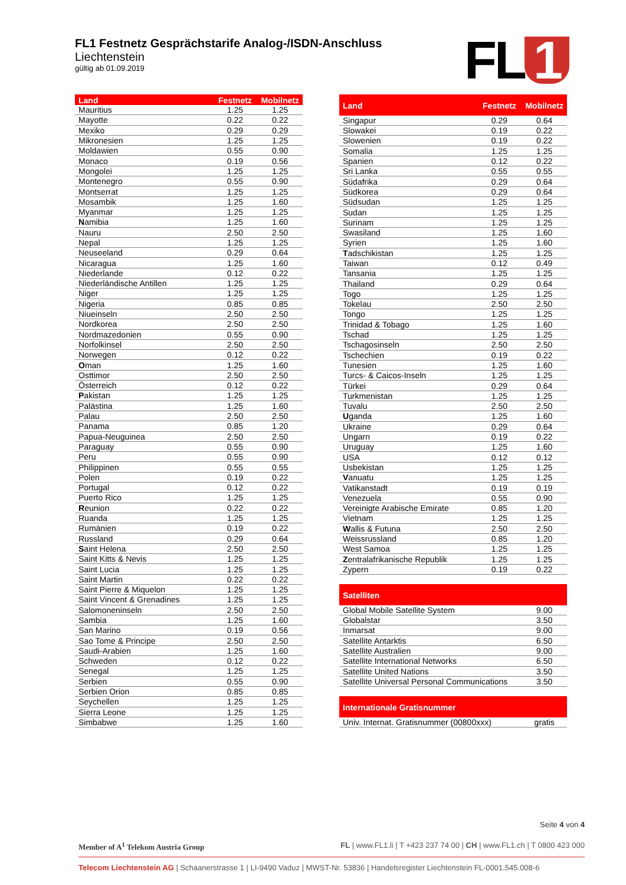FL1 Festnetz Gesprächstarife Analog-/ISDN-Anschluss
Liechtenstein
gültig ab 01.09.2019
FL 1
| Land | Festnetz | Mobilnetz |
| --- | --- | --- |
| Mauritius | 1.25 | 1.25 |
| Mayotte | 0.22 | 0.22 |
| Mexiko | 0.29 | 0.29 |
| Mikronesien | 1.25 | 1.25 |
| Moldawien | 0.55 | 0.90 |
| Monaco | 0.19 | 0.56 |
| Mongolei | 1.25 | 1.25 |
| Montenegro | 0.55 | 0.90 |
| Montserrat | 1.25 | 1.25 |
| Mosambik | 1.25 | 1.60 |
| Myanmar | 1.25 | 1.25 |
| N amibia | 1.25 | 1.60 |
| Nauru | 2.50 | 2.50 |
| Nepal | 1.25 | 1.25 |
| Neuseeland | 0.29 | 0.64 |
| Nicaragua | 1.25 | 1.60 |
| Niederlande | 0.12 | 0.22 |
| Niederländische Antillen | 1.25 | 1.25 |
| Niger | 1.25 | 1.25 |
| Nigeria | 0.85 | 0.85 |
| Niueinseln | 2.50 | 2.50 |
| Nordkorea | 2.50 | 2.50 |
| Nordmazedonien | 0.55 | 0.90 |
| Norfolkinsel | 2.50 | 2.50 |
| Norwegen | 0.12 | 0.22 |
| O man | 1.25 | 1.60 |
| Osttimor | 2.50 | 2.50 |
| Österreich | 0.12 | 0.22 |
| P akistan | 1.25 | 1.25 |
| Palästina | 1.25 | 1.60 |
| Palau | 2.50 | 2.50 |
| Panama | 0.85 | 1.20 |
| Papua-Neuguinea | 2.50 | 2.50 |
| Paraguay | 0.55 | 0.90 |
| Peru | 0.55 | 0.90 |
| Philippinen | 0.55 | 0.55 |
| Polen | 0.19 | 0.22 |
| Portugal | 0.12 | 0.22 |
| Puerto Rico | 1.25 | 1.25 |
| R eunion | 0.22 | 0.22 |
| Ruanda | 1.25 | 1.25 |
| Rumänien | 0.19 | 0.22 |
| Russland | 0.29 | 0.64 |
| S aint Helena | 2.50 | 2.50 |
| Saint Kitts & Nevis | 1.25 | 1.25 |
| Saint Lucia | 1.25 | 1.25 |
| Saint Martin | 0.22 | 0.22 |
| Saint Pierre & Miquelon | 1.25 | 1.25 |
| Saint Vincent & Grenadines | 1.25 | 1.25 |
| Salomoneninseln | 2.50 | 2.50 |
| Sambia | 1.25 | 1.60 |
| San Marino | 0.19 | 0.56 |
| Sao Tome & Principe | 2.50 | 2.50 |
| Saudi-Arabien | 1.25 | 1.60 |
| Schweden | 0.12 | 0.22 |
| Senegal | 1.25 | 1.25 |
| Serbien | 0.55 | 0.90 |
| Serbien Orion | 0.85 | 0.85 |
| Seychellen | 1.25 | 1.25 |
| Sierra Leone | 1.25 | 1.25 |
| Simbabwe | 1.25 | 1.60 |
| Land | Festnetz | Mobilnetz |
| --- | --- | --- |
| Singapur | 0.29 | 0.64 |
| Slowakei | 0.19 | 0.22 |
| Slowenien | 0.19 | 0.22 |
| Somalia | 1.25 | 1.25 |
| Spanien | 0.12 | 0.22 |
| Sri Lanka | 0.55 | 0.55 |
| Südafrika | 0.29 | 0.64 |
| Südkorea | 0.29 | 0.64 |
| Südsudan | 1.25 | 1.25 |
| Sudan | 1.25 | 1.25 |
| Surinam | 1.25 | 1.25 |
| Swasiland | 1.25 | 1.60 |
| Syrien | 1.25 | 1.60 |
| T adschikistan | 1.25 | 1.25 |
| Taiwan | 0.12 | 0.49 |
| Tansania | 1.25 | 1.25 |
| Thailand | 0.29 | 0.64 |
| Togo | 1.25 | 1.25 |
| Tokelau | 2.50 | 2.50 |
| Tongo | 1.25 | 1.25 |
| Trinidad & Tobago | 1.25 | 1.60 |
| Tschad | 1.25 | 1.25 |
| Tschagosinseln | 2.50 | 2.50 |
| Tschechien | 0.19 | 0.22 |
| Tunesien | 1.25 | 1.60 |
| Turcs- & Caicos-Inseln | 1.25 | 1.25 |
| Türkei | 0.29 | 0.64 |
| Turkmenistan | 1.25 | 1.25 |
| Tuvalu | 2.50 | 2.50 |
| U ganda | 1.25 | 1.60 |
| Ukraine | 0.29 | 0.64 |
| Ungarn | 0.19 | 0.22 |
| Uruguay | 1.25 | 1.60 |
| USA | 0.12 | 0.12 |
| Usbekistan | 1.25 | 1.25 |
| V anuatu | 1.25 | 1.25 |
| Vatikanstadt | 0.19 | 0.19 |
| Venezuela | 0.55 | 0.90 |
| Vereinigte Arabische Emirate | 0.85 | 1.20 |
| Vietnam | 1.25 | 1.25 |
| W allis & Futuna | 2.50 | 2.50 |
| Weissrussland | 0.85 | 1.20 |
| West Samoa | 1.25 | 1.25 |
| Z entralafrikanische Republik | 1.25 | 1.25 |
| Zypern | 0.19 | 0.22 |
| Satelliten | | |
| Global Mobile Satellite System | | 9.00 |
| Globalstar | | 3.50 |
| Inmarsat | | 9.00 |
| Satellite Antarktis | | 6.50 |
| Satellite Australien | | 9.00 |
| Satellite International Networks | | 6.50 |
| Satellite United Nations | | 3.50 |
| Satellite Universal Personal Communications | | 3.50 |
| Internationale Gratisnummer | | |
| Univ. Internat. Gratisnummer (00800xxx) | | gratis |
Seite 4 von 4
Member of A<sup>1</sup> Telekom Austria Group FL | www.FL1.li | T +423 237 74 00 | CH | www.FL1.ch | T 0800 423 000
Telecom Liechtenstein AG | Schaanerstrasse 1 | LI-9490 Vaduz | MWST-Nr. 53836 | Handelsregister Liechtenstein FL-0001.545.008-6